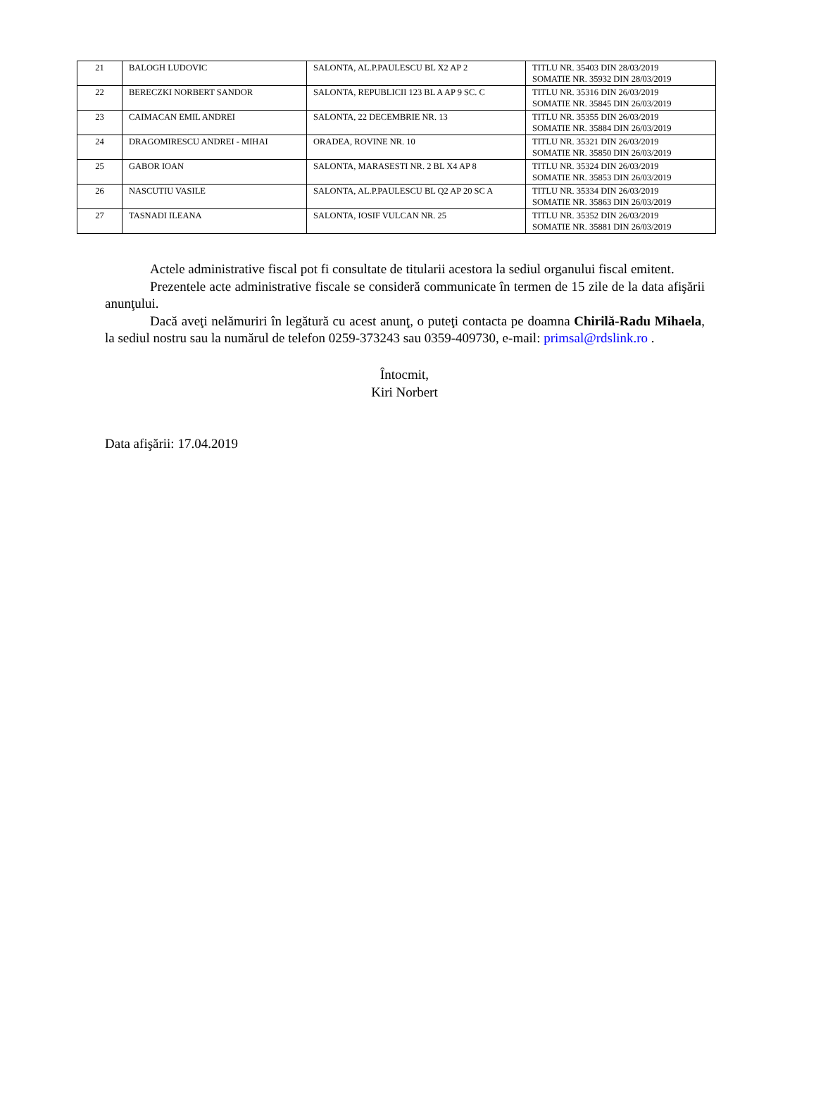| 21 | BALOGH LUDOVIC | SALONTA, AL.P.PAULESCU BL X2 AP 2 | TITLU NR. 35403 DIN 28/03/2019 SOMATIE NR. 35932 DIN 28/03/2019 |
| 22 | BERECZKI NORBERT SANDOR | SALONTA, REPUBLICII 123 BL A AP 9 SC. C | TITLU NR. 35316 DIN 26/03/2019 SOMATIE NR. 35845 DIN 26/03/2019 |
| 23 | CAIMACAN EMIL ANDREI | SALONTA, 22 DECEMBRIE NR. 13 | TITLU NR. 35355 DIN 26/03/2019 SOMATIE NR. 35884 DIN 26/03/2019 |
| 24 | DRAGOMIRESCU ANDREI - MIHAI | ORADEA, ROVINE NR. 10 | TITLU NR. 35321 DIN 26/03/2019 SOMATIE NR. 35850 DIN 26/03/2019 |
| 25 | GABOR IOAN | SALONTA, MARASESTI NR. 2 BL X4 AP 8 | TITLU NR. 35324 DIN 26/03/2019 SOMATIE NR. 35853 DIN 26/03/2019 |
| 26 | NASCUTIU VASILE | SALONTA, AL.P.PAULESCU BL Q2 AP 20 SC A | TITLU NR. 35334 DIN 26/03/2019 SOMATIE NR. 35863 DIN 26/03/2019 |
| 27 | TASNADI ILEANA | SALONTA, IOSIF VULCAN NR. 25 | TITLU NR. 35352 DIN 26/03/2019 SOMATIE NR. 35881 DIN 26/03/2019 |
Actele administrative fiscal pot fi consultate de titularii acestora la sediul organului fiscal emitent.
Prezentele acte administrative fiscale se consideră communicate în termen de 15 zile de la data afişării anunţului.
Dacă aveţi nelămuriri în legătură cu acest anunţ, o puteţi contacta pe doamna Chirilă-Radu Mihaela, la sediul nostru sau la numărul de telefon 0259-373243 sau 0359-409730, e-mail: primsal@rdslink.ro .
Întocmit,
Kiri Norbert
Data afişării: 17.04.2019